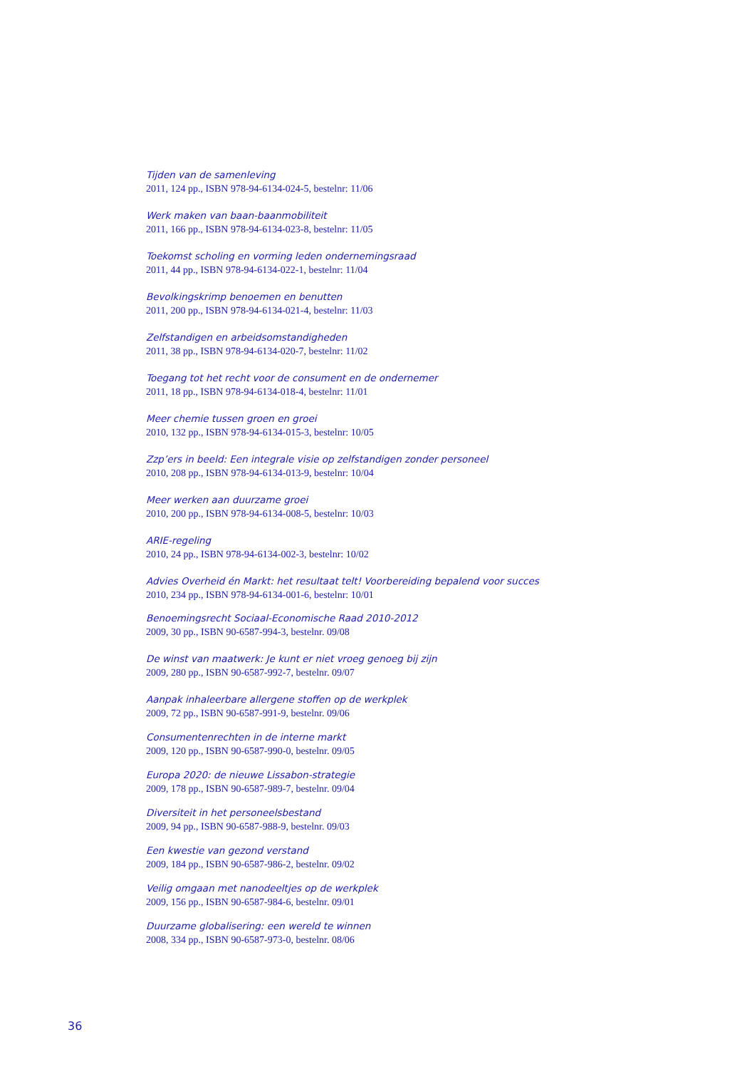Tijden van de samenleving
2011, 124 pp., ISBN 978-94-6134-024-5, bestelnr: 11/06
Werk maken van baan-baanmobiliteit
2011, 166 pp., ISBN 978-94-6134-023-8, bestelnr: 11/05
Toekomst scholing en vorming leden ondernemingsraad
2011, 44 pp., ISBN 978-94-6134-022-1, bestelnr: 11/04
Bevolkingskrimp benoemen en benutten
2011, 200 pp., ISBN 978-94-6134-021-4, bestelnr: 11/03
Zelfstandigen en arbeidsomstandigheden
2011, 38 pp., ISBN 978-94-6134-020-7, bestelnr: 11/02
Toegang tot het recht voor de consument en de ondernemer
2011, 18 pp., ISBN 978-94-6134-018-4, bestelnr: 11/01
Meer chemie tussen groen en groei
2010, 132 pp., ISBN 978-94-6134-015-3, bestelnr: 10/05
Zzp’ers in beeld: Een integrale visie op zelfstandigen zonder personeel
2010, 208 pp., ISBN 978-94-6134-013-9, bestelnr: 10/04
Meer werken aan duurzame groei
2010, 200 pp., ISBN 978-94-6134-008-5, bestelnr: 10/03
ARIE-regeling
2010, 24 pp., ISBN 978-94-6134-002-3, bestelnr: 10/02
Advies Overheid én Markt: het resultaat telt! Voorbereiding bepalend voor succes
2010, 234 pp., ISBN 978-94-6134-001-6, bestelnr: 10/01
Benoemingsrecht Sociaal-Economische Raad 2010-2012
2009, 30 pp., ISBN 90-6587-994-3, bestelnr. 09/08
De winst van maatwerk: Je kunt er niet vroeg genoeg bij zijn
2009, 280 pp., ISBN 90-6587-992-7, bestelnr. 09/07
Aanpak inhaleerbare allergene stoffen op de werkplek
2009, 72 pp., ISBN 90-6587-991-9, bestelnr. 09/06
Consumentenrechten in de interne markt
2009, 120 pp., ISBN 90-6587-990-0, bestelnr. 09/05
Europa 2020: de nieuwe Lissabon-strategie
2009, 178 pp., ISBN 90-6587-989-7, bestelnr. 09/04
Diversiteit in het personeelsbestand
2009, 94 pp., ISBN 90-6587-988-9, bestelnr. 09/03
Een kwestie van gezond verstand
2009, 184 pp., ISBN 90-6587-986-2, bestelnr. 09/02
Veilig omgaan met nanodeeltjes op de werkplek
2009, 156 pp., ISBN 90-6587-984-6, bestelnr. 09/01
Duurzame globalisering: een wereld te winnen
2008, 334 pp., ISBN 90-6587-973-0, bestelnr. 08/06
36